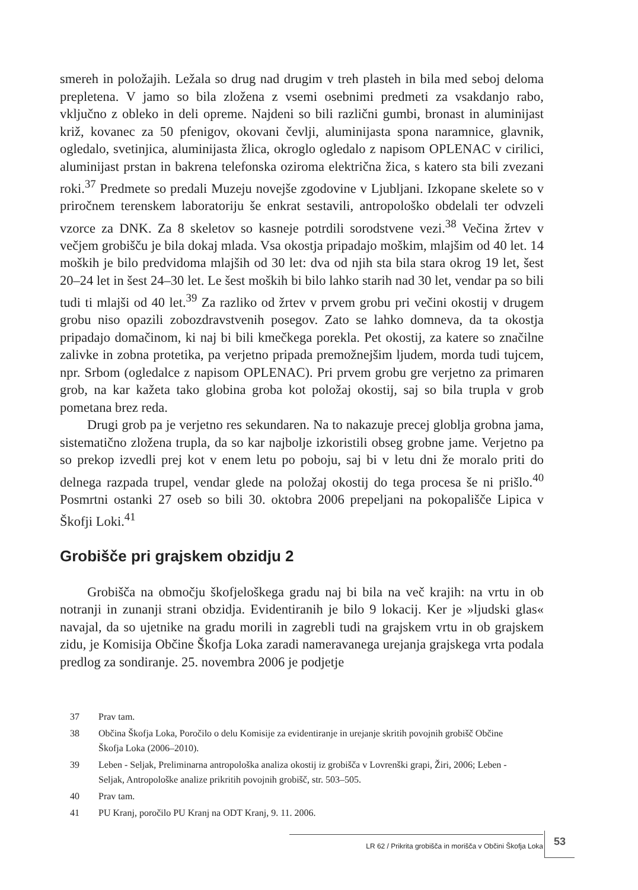smereh in položajih. Ležala so drug nad drugim v treh plasteh in bila med seboj deloma prepletena. V jamo so bila zložena z vsemi osebnimi predmeti za vsakdanjo rabo, vključno z obleko in deli opreme. Najdeni so bili različni gumbi, bronast in aluminijast križ, kovanec za 50 pfenigov, okovani čevlji, aluminijasta spona naramnice, glavnik, ogledalo, svetinjica, aluminijasta žlica, okroglo ogledalo z napisom OPLENAC v cirilici, aluminijast prstan in bakrena telefonska oziroma električna žica, s katero sta bili zvezani roki.<sup>37</sup> Predmete so predali Muzeju novejše zgodovine v Ljubljani. Izkopane skelete so v priročnem terenskem laboratoriju še enkrat sestavili, antropološko obdelali ter odvzeli vzorce za DNK. Za 8 skeletov so kasneje potrdili sorodstvene vezi.<sup>38</sup> Večina žrtev v večjem grobišču je bila dokaj mlada. Vsa okostja pripadajo moškim, mlajšim od 40 let. 14 moških je bilo predvidoma mlajših od 30 let: dva od njih sta bila stara okrog 19 let, šest 20–24 let in šest 24–30 let. Le šest moških bi bilo lahko starih nad 30 let, vendar pa so bili tudi ti mlajši od 40 let.<sup>39</sup> Za razliko od žrtev v prvem grobu pri večini okostij v drugem grobu niso opazili zobozdravstvenih posegov. Zato se lahko domneva, da ta okostja pripadajo domačinom, ki naj bi bili kmečkega porekla. Pet okostij, za katere so značilne zalivke in zobna protetika, pa verjetno pripada premožnejšim ljudem, morda tudi tujcem, npr. Srbom (ogledalce z napisom OPLENAC). Pri prvem grobu gre verjetno za primaren grob, na kar kažeta tako globina groba kot položaj okostij, saj so bila trupla v grob pometana brez reda.
Drugi grob pa je verjetno res sekundaren. Na to nakazuje precej globlja grobna jama, sistematično zložena trupla, da so kar najbolje izkoristili obseg grobne jame. Verjetno pa so prekop izvedli prej kot v enem letu po poboju, saj bi v letu dni že moralo priti do delnega razpada trupel, vendar glede na položaj okostij do tega procesa še ni prišlo.<sup>40</sup> Posmrtni ostanki 27 oseb so bili 30. oktobra 2006 prepeljani na pokopališče Lipica v Škofji Loki.<sup>41</sup>
Grobišče pri grajskem obzidju 2
Grobišča na območju škofjeloškega gradu naj bi bila na več krajih: na vrtu in ob notranji in zunanji strani obzidja. Evidentiranih je bilo 9 lokacij. Ker je »ljudski glas« navajal, da so ujetnike na gradu morili in zagrebli tudi na grajskem vrtu in ob grajskem zidu, je Komisija Občine Škofja Loka zaradi nameravanega urejanja grajskega vrta podala predlog za sondiranje. 25. novembra 2006 je podjetje
37 Prav tam.
38 Občina Škofja Loka, Poročilo o delu Komisije za evidentiranje in urejanje skritih povojnih grobišč Občine Škofja Loka (2006–2010).
39 Leben - Seljak, Preliminarna antropološka analiza okostij iz grobišča v Lovrenški grapi, Žiri, 2006; Leben - Seljak, Antropološke analize prikritih povojnih grobišč, str. 503–505.
40 Prav tam.
41 PU Kranj, poročilo PU Kranj na ODT Kranj, 9. 11. 2006.
LR 62 / Prikrita grobišča in morišča v Občini Škofja Loka 53